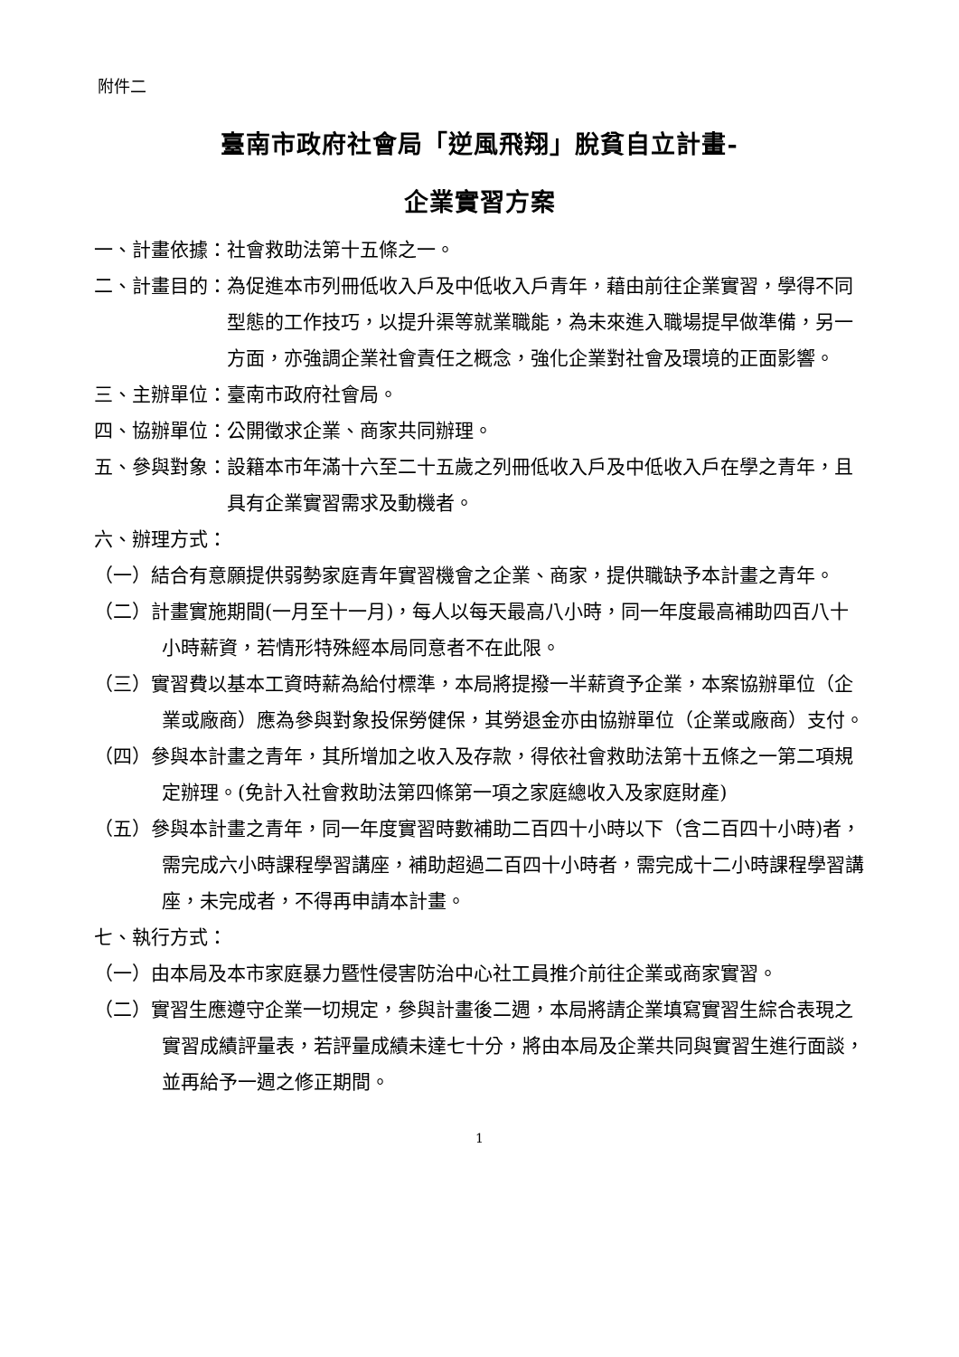附件二
臺南市政府社會局「逆風飛翔」脫貧自立計畫-
企業實習方案
一、計畫依據： 社會救助法第十五條之一。
二、計畫目的： 為促進本市列冊低收入戶及中低收入戶青年，藉由前往企業實習，學得不同型態的工作技巧，以提升渠等就業職能，為未來進入職場提早做準備，另一方面，亦強調企業社會責任之概念，強化企業對社會及環境的正面影響。
三、主辦單位： 臺南市政府社會局。
四、協辦單位： 公開徵求企業、商家共同辦理。
五、參與對象： 設籍本市年滿十六至二十五歲之列冊低收入戶及中低收入戶在學之青年，且具有企業實習需求及動機者。
六、辦理方式：
（一）結合有意願提供弱勢家庭青年實習機會之企業、商家，提供職缺予本計畫之青年。
（二）計畫實施期間(一月至十一月)，每人以每天最高八小時，同一年度最高補助四百八十小時薪資，若情形特殊經本局同意者不在此限。
（三）實習費以基本工資時薪為給付標準，本局將提撥一半薪資予企業，本案協辦單位（企業或廠商）應為參與對象投保勞健保，其勞退金亦由協辦單位（企業或廠商）支付。
（四）參與本計畫之青年，其所增加之收入及存款，得依社會救助法第十五條之一第二項規定辦理。(免計入社會救助法第四條第一項之家庭總收入及家庭財產)
（五）參與本計畫之青年，同一年度實習時數補助二百四十小時以下（含二百四十小時)者，需完成六小時課程學習講座，補助超過二百四十小時者，需完成十二小時課程學習講座，未完成者，不得再申請本計畫。
七、執行方式：
（一）由本局及本市家庭暴力暨性侵害防治中心社工員推介前往企業或商家實習。
（二）實習生應遵守企業一切規定，參與計畫後二週，本局將請企業填寫實習生綜合表現之實習成績評量表，若評量成績未達七十分，將由本局及企業共同與實習生進行面談，並再給予一週之修正期間。
1